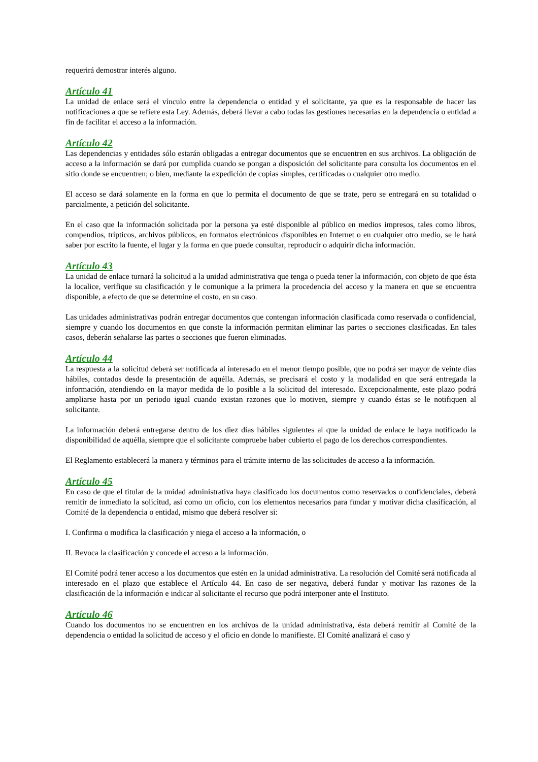requerirá demostrar interés alguno.
Artículo 41
La unidad de enlace será el vínculo entre la dependencia o entidad y el solicitante, ya que es la responsable de hacer las notificaciones a que se refiere esta Ley. Además, deberá llevar a cabo todas las gestiones necesarias en la dependencia o entidad a fin de facilitar el acceso a la información.
Artículo 42
Las dependencias y entidades sólo estarán obligadas a entregar documentos que se encuentren en sus archivos. La obligación de acceso a la información se dará por cumplida cuando se pongan a disposición del solicitante para consulta los documentos en el sitio donde se encuentren; o bien, mediante la expedición de copias simples, certificadas o cualquier otro medio.
El acceso se dará solamente en la forma en que lo permita el documento de que se trate, pero se entregará en su totalidad o parcialmente, a petición del solicitante.
En el caso que la información solicitada por la persona ya esté disponible al público en medios impresos, tales como libros, compendios, trípticos, archivos públicos, en formatos electrónicos disponibles en Internet o en cualquier otro medio, se le hará saber por escrito la fuente, el lugar y la forma en que puede consultar, reproducir o adquirir dicha información.
Artículo 43
La unidad de enlace turnará la solicitud a la unidad administrativa que tenga o pueda tener la información, con objeto de que ésta la localice, verifique su clasificación y le comunique a la primera la procedencia del acceso y la manera en que se encuentra disponible, a efecto de que se determine el costo, en su caso.
Las unidades administrativas podrán entregar documentos que contengan información clasificada como reservada o confidencial, siempre y cuando los documentos en que conste la información permitan eliminar las partes o secciones clasificadas. En tales casos, deberán señalarse las partes o secciones que fueron eliminadas.
Artículo 44
La respuesta a la solicitud deberá ser notificada al interesado en el menor tiempo posible, que no podrá ser mayor de veinte días hábiles, contados desde la presentación de aquélla. Además, se precisará el costo y la modalidad en que será entregada la información, atendiendo en la mayor medida de lo posible a la solicitud del interesado. Excepcionalmente, este plazo podrá ampliarse hasta por un periodo igual cuando existan razones que lo motiven, siempre y cuando éstas se le notifiquen al solicitante.
La información deberá entregarse dentro de los diez días hábiles siguientes al que la unidad de enlace le haya notificado la disponibilidad de aquélla, siempre que el solicitante compruebe haber cubierto el pago de los derechos correspondientes.
El Reglamento establecerá la manera y términos para el trámite interno de las solicitudes de acceso a la información.
Artículo 45
En caso de que el titular de la unidad administrativa haya clasificado los documentos como reservados o confidenciales, deberá remitir de inmediato la solicitud, así como un oficio, con los elementos necesarios para fundar y motivar dicha clasificación, al Comité de la dependencia o entidad, mismo que deberá resolver si:
I. Confirma o modifica la clasificación y niega el acceso a la información, o
II. Revoca la clasificación y concede el acceso a la información.
El Comité podrá tener acceso a los documentos que estén en la unidad administrativa. La resolución del Comité será notificada al interesado en el plazo que establece el Artículo 44. En caso de ser negativa, deberá fundar y motivar las razones de la clasificación de la información e indicar al solicitante el recurso que podrá interponer ante el Instituto.
Artículo 46
Cuando los documentos no se encuentren en los archivos de la unidad administrativa, ésta deberá remitir al Comité de la dependencia o entidad la solicitud de acceso y el oficio en donde lo manifieste. El Comité analizará el caso y